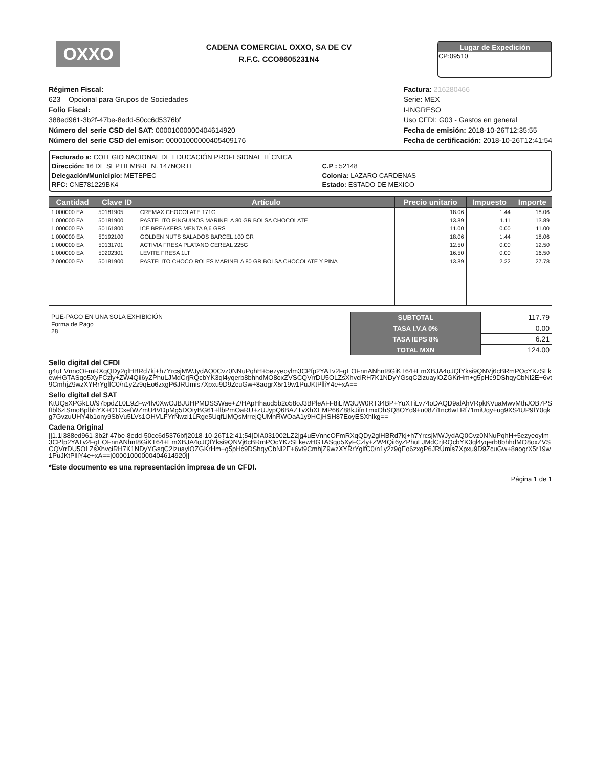OXXO
CADENA COMERCIAL OXXO, SA DE CV
R.F.C. CCO8605231N4
Lugar de Expedición
CP:09510
Régimen Fiscal:
623 – Opcional para Grupos de Sociedades
Folio Fiscal:
388ed961-3b2f-47be-8edd-50cc6d5376bf
Número del serie CSD del SAT: 00001000000404614920
Número del serie CSD del emisor: 00001000000405409176
Factura: 216280466
Serie: MEX
I-INGRESO
Uso CFDI: G03 - Gastos en general
Fecha de emisión: 2018-10-26T12:35:55
Fecha de certificación: 2018-10-26T12:41:54
Facturado a: COLEGIO NACIONAL DE EDUCACIÓN PROFESIONAL TÉCNICA
Dirección: 16 DE SEPTIEMBRE N. 147NORTE
Delegación/Municipio: METEPEC
RFC: CNE781229BK4
C.P : 52148
Colonia: LAZARO CARDENAS
Estado: ESTADO DE MEXICO
| Cantidad | Clave ID | Artículo | Precio unitario | Impuesto | Importe |
| --- | --- | --- | --- | --- | --- |
| 1.000000 EA | 50181905 | CREMAX CHOCOLATE 171G | 18.06 | 1.44 | 18.06 |
| 1.000000 EA | 50181900 | PASTELITO PINGUINOS MARINELA 80 GR BOLSA CHOCOLATE | 13.89 | 1.11 | 13.89 |
| 1.000000 EA | 50161800 | ICE BREAKERS MENTA 9,6 GRS | 11.00 | 0.00 | 11.00 |
| 1.000000 EA | 50192100 | GOLDEN NUTS SALADOS BARCEL 100 GR | 18.06 | 1.44 | 18.06 |
| 1.000000 EA | 50131701 | ACTIVIA FRESA PLATANO CEREAL 225G | 12.50 | 0.00 | 12.50 |
| 1.000000 EA | 50202301 | LEVITE FRESA 1LT | 16.50 | 0.00 | 16.50 |
| 2.000000 EA | 50181900 | PASTELITO CHOCO ROLES MARINELA 80 GR BOLSA CHOCOLATE Y PINA | 13.89 | 2.22 | 27.78 |
| PUE-PAGO EN UNA SOLA EXHIBICIÓN Forma de Pago 28 | SUBTOTAL | 117.79 |
| | TASA I.V.A 0% | 0.00 |
| | TASA IEPS 8% | 6.21 |
| | TOTAL MXN | 124.00 |
Sello digital del CFDI
g4uEVnncOFmRXqQDy2glHBRd7kj+h7YrcsjMWJydAQ0Cvz0NNuPqhH+5ezyeoylm3CPfp2YATv2FgEOFnnANhnt8GiKT64+EmXBJA4oJQfYksi9QNVj6cBRmPOcYKzSLkewHGTASqo5XyFCzly+ZW4Qii6yZPhuLJMdCrjRQcbYK3ql4yqerb8bhhdMO8oxZVSCQVrrDU5OLZsXhvciRH7K1NDyYGsqC2izuaylOZGKrHm+g5pHc9DShqyCbNl2E+6vt9CmhjZ9wzXYRrYglfC0/n1y2z9qEo6zxgP6JRUmis7Xpxu9D9ZcuGw+8aogrX5r19w1PuJKtPlliY4e+xA==
Sello digital del SAT
KtUQsXPGkLU/97bpdZL0E9ZFw4fv0XwOJBJUHPMDSSWae+Z/HApHhaud5b2o58oJ3BPleAFF8iLiW3UW0RT34BP+YuXTiLv74oDAQD9alAhVRpkKVuaMwvMthJOB7PSftbl6zlSmoBplbhYX+O1CxefWZmU4VDpMg5DOtyBG61+llbPmOaRU+zUJypQ6BAZTvXhXEMP66Z88kJifnTmxOhSQ8OYd9+u08Zi1nc6wLRf71miUqy+ug9XS4UP9fY0qkg7GvzuUHY4b1ony9SbVu5LVs1OHVLFYrNwzi1LRge5UqfLiMQsMrrejQUMnRWOaA1y9HCjHSH87EoyESXhlkg==
Cadena Original
||1.1|388ed961-3b2f-47be-8edd-50cc6d5376bf|2018-10-26T12:41:54|DIA031002LZ2|g4uEVnncOFmRXqQDy2glHBRd7kj+h7YrcsjMWJydAQ0Cvz0NNuPqhH+5ezyeoylm3CPfp2YATv2FgEOFnnANhnt8GiKT64+EmXBJA4oJQfYksi9QNVj6cBRmPOcYKzSLkewHGTASqo5XyFCzly+ZW4Qii6yZPhuLJMdCrjRQcbYK3ql4yqerb8bhhdMO8oxZVSCQVrrDU5OLZsXhvciRH7K1NDyYGsqC2izuaylOZGKrHm+g5pHc9DShqyCbNl2E+6vt9CmhjZ9wzXYRrYglfC0/n1y2z9qEo6zxgP6JRUmis7Xpxu9D9ZcuGw+8aogrX5r19w1PuJKtPlliY4e+xA==|00001000000404614920||
*Este documento es una representación impresa de un CFDI.
Página 1 de 1